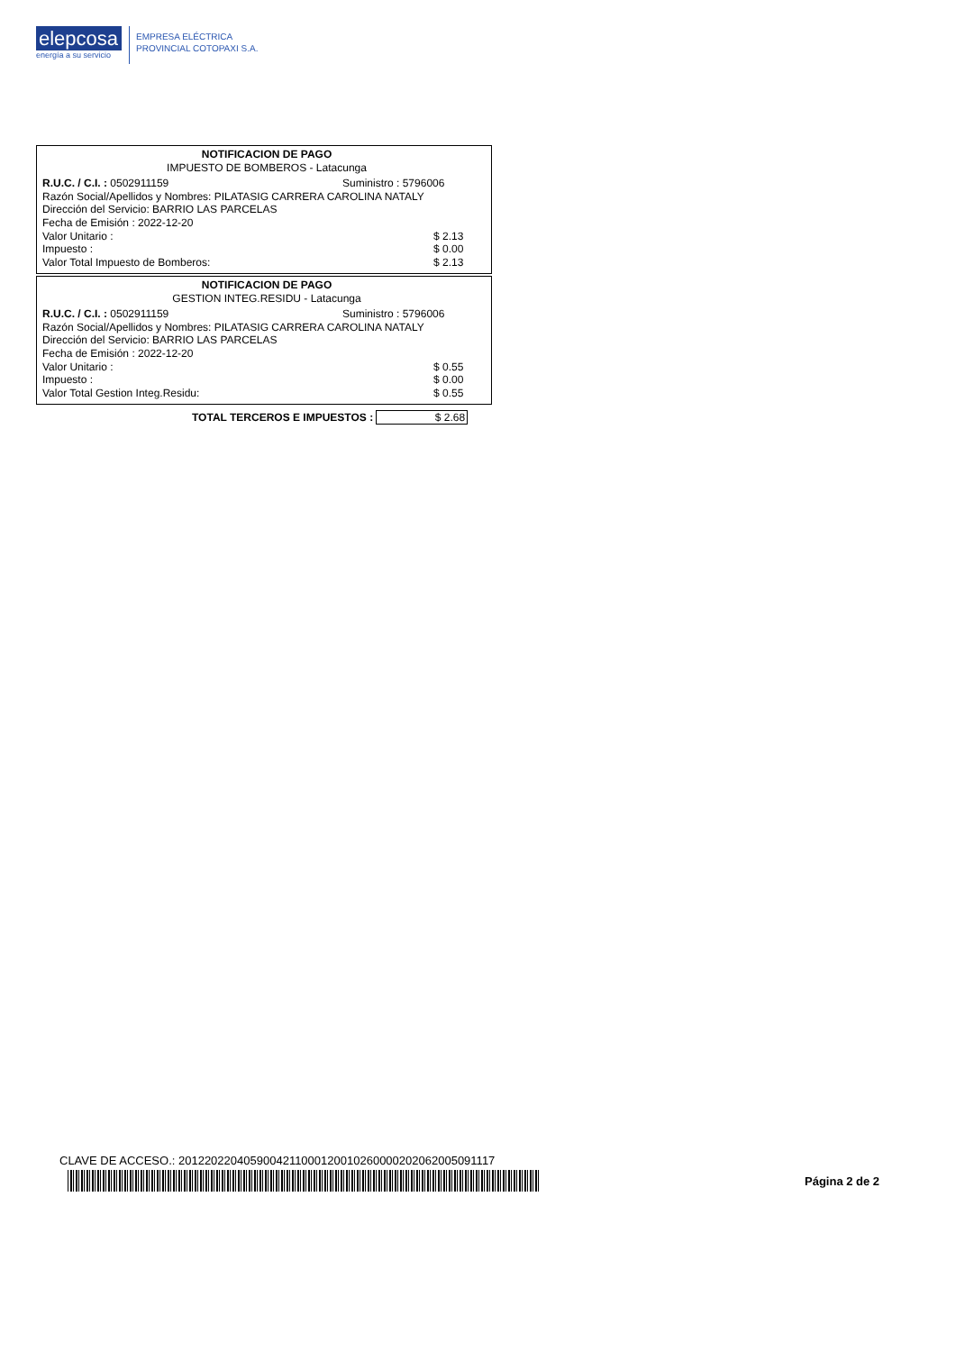elepcosa
energía a su servicio
EMPRESA ELÉCTRICA
PROVINCIAL COTOPAXI S.A.
NOTIFICACION DE PAGO
IMPUESTO DE BOMBEROS - Latacunga
R.U.C. / C.I. : 0502911159 Suministro : 5796006
Razón Social/Apellidos y Nombres: PILATASIG CARRERA CAROLINA NATALY
Dirección del Servicio: BARRIO LAS PARCELAS
Fecha de Emisión : 2022-12-20
Valor Unitario : $ 2.13
Impuesto : $ 0.00
Valor Total Impuesto de Bomberos: $ 2.13
NOTIFICACION DE PAGO
GESTION INTEG.RESIDU - Latacunga
R.U.C. / C.I. : 0502911159 Suministro : 5796006
Razón Social/Apellidos y Nombres: PILATASIG CARRERA CAROLINA NATALY
Dirección del Servicio: BARRIO LAS PARCELAS
Fecha de Emisión : 2022-12-20
Valor Unitario : $ 0.55
Impuesto : $ 0.00
Valor Total Gestion Integ.Residu: $ 0.55
TOTAL TERCEROS E IMPUESTOS :
$ 2.68
CLAVE DE ACCESO.: 2012202204059004211000120010260000202062005091117
Página 2 de 2